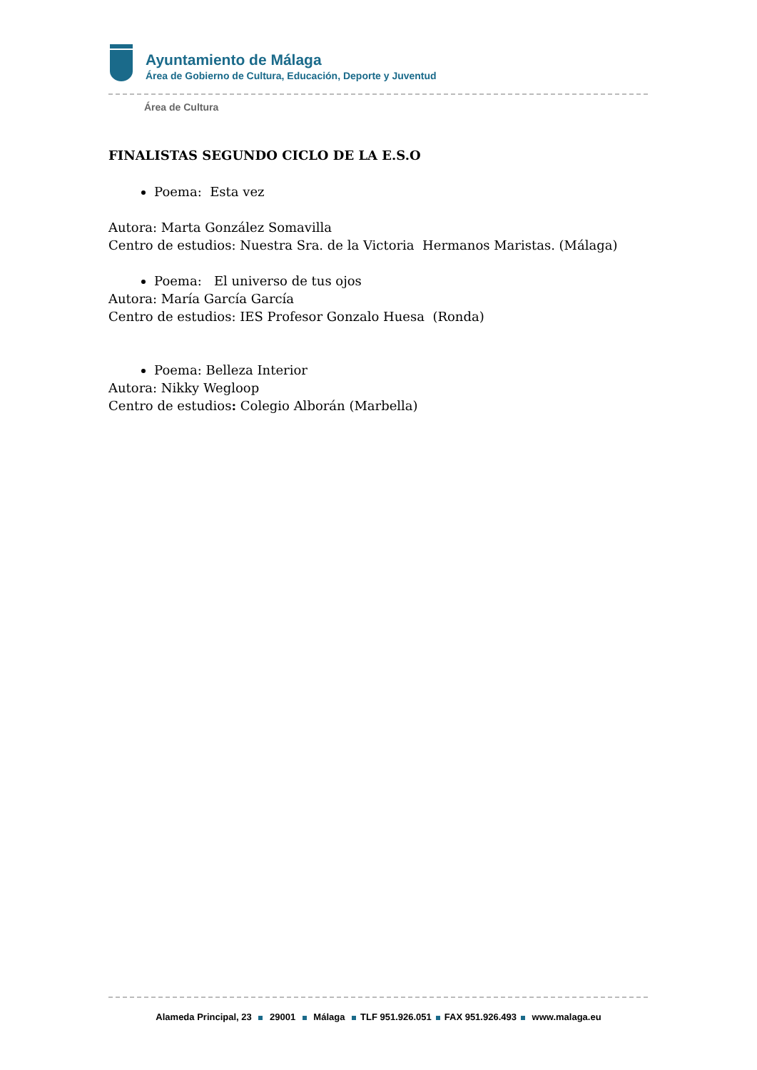Ayuntamiento de Málaga
Área de Gobierno de Cultura, Educación, Deporte y Juventud
Área de Cultura
FINALISTAS SEGUNDO CICLO DE LA E.S.O
Poema: Esta vez
Autora: Marta González Somavilla
Centro de estudios: Nuestra Sra. de la Victoria Hermanos Maristas. (Málaga)
Poema: El universo de tus ojos
Autora: María García García
Centro de estudios: IES Profesor Gonzalo Huesa (Ronda)
Poema: Belleza Interior
Autora: Nikky Wegloop
Centro de estudios: Colegio Alborán (Marbella)
Alameda Principal, 23 29001 Málaga TLF 951.926.051 FAX 951.926.493 www.malaga.eu